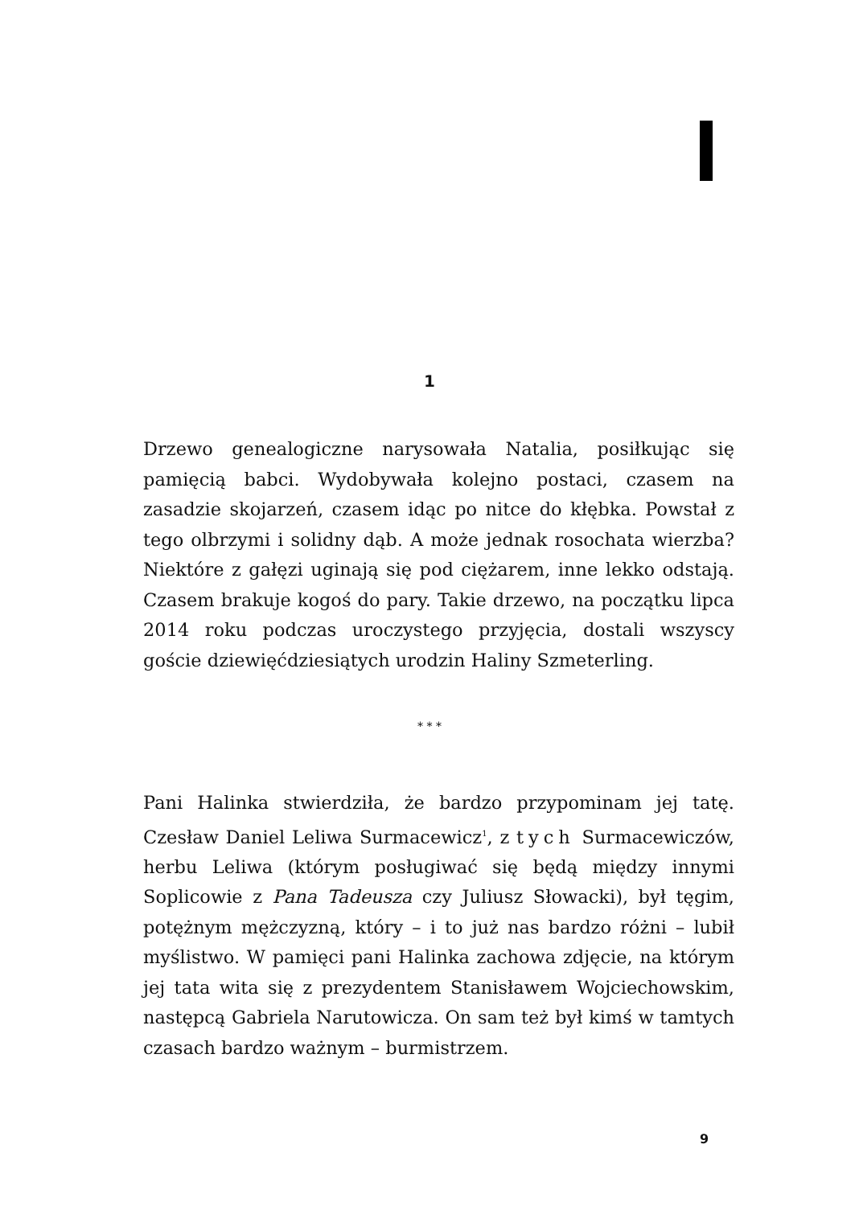1
Drzewo genealogiczne narysowała Natalia, posiłkując się pamięcią babci. Wydobywała kolejno postaci, czasem na zasadzie skojarzeń, czasem idąc po nitce do kłębka. Powstał z tego olbrzymi i solidny dąb. A może jednak rosochata wierzba? Niektóre z gałęzi uginają się pod ciężarem, inne lekko odstają. Czasem brakuje kogoś do pary. Takie drzewo, na początku lipca 2014 roku podczas uroczystego przyjęcia, dostali wszyscy goście dziewięćdziesiątych urodzin Haliny Szmeterling.
* * *
Pani Halinka stwierdziła, że bardzo przypominam jej tatę. Czesław Daniel Leliwa Surmacewicz<sup>1</sup>, z tych Surmacewiczów, herbu Leliwa (którym posługiwać się będą między innymi Soplicowie z Pana Tadeusza czy Juliusz Słowacki), był tęgim, potężnym mężczyzną, który – i to już nas bardzo różni – lubił myślistwo. W pamięci pani Halinka zachowa zdjęcie, na którym jej tata wita się z prezydentem Stanisławem Wojciechowskim, następcą Gabriela Narutowicza. On sam też był kimś w tamtych czasach bardzo ważnym – burmistrzem.
9